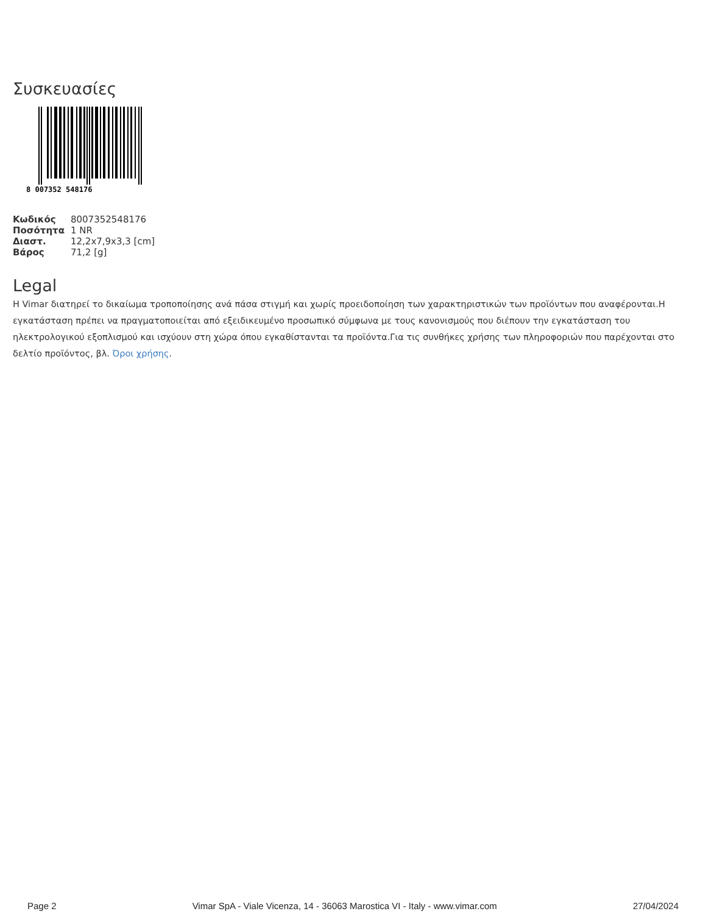Συσκευασίες
8 007352 548176
| Κωδικός | 8007352548176 |
| Ποσότητα | 1 NR |
| Διαστ. | 12,2x7,9x3,3 [cm] |
| Βάρος | 71,2 [g] |
Legal
Η Vimar διατηρεί το δικαίωμα τροποποίησης ανά πάσα στιγμή και χωρίς προειδοποίηση των χαρακτηριστικών των προϊόντων που αναφέρονται.Η εγκατάσταση πρέπει να πραγματοποιείται από εξειδικευμένο προσωπικό σύμφωνα με τους κανονισμούς που διέπουν την εγκατάσταση του ηλεκτρολογικού εξοπλισμού και ισχύουν στη χώρα όπου εγκαθίστανται τα προϊόντα.Για τις συνθήκες χρήσης των πληροφοριών που παρέχονται στο δελτίο προϊόντος, βλ. Όροι χρήσης.
Page 2 Vimar SpA - Viale Vicenza, 14 - 36063 Marostica VI - Italy - www.vimar.com 27/04/2024